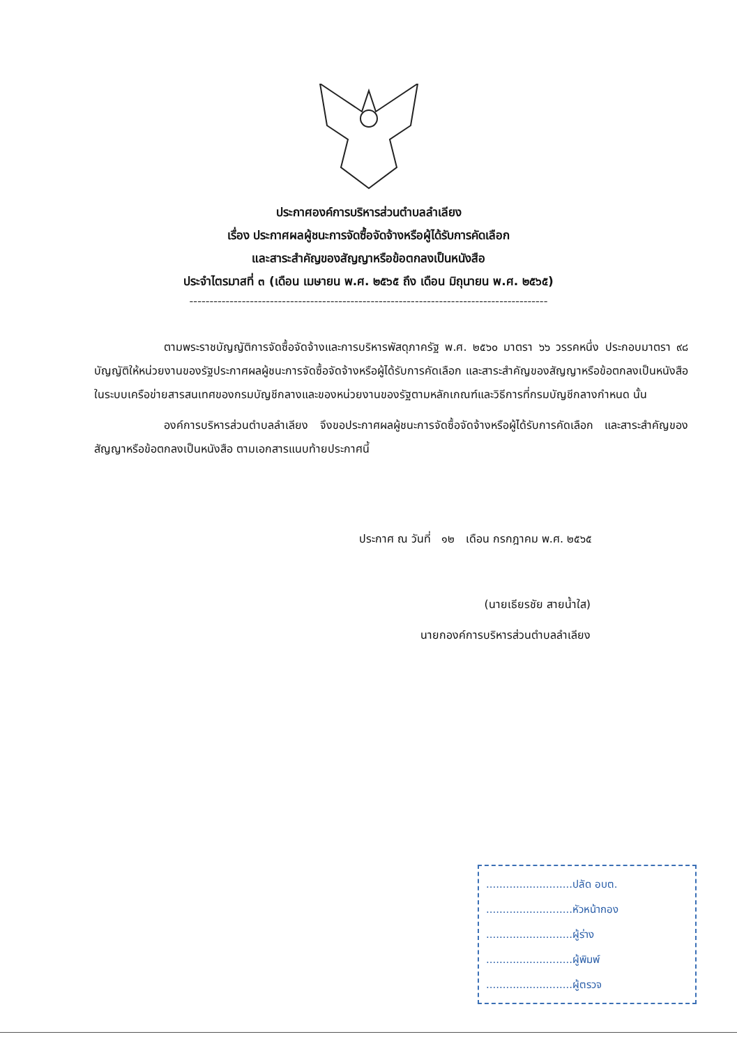ประกาศองค์การบริหารส่วนตำบลลำเลียง
เรื่อง ประกาศผลผู้ชนะการจัดซื้อจัดจ้างหรือผู้ได้รับการคัดเลือก
และสาระสำคัญของสัญญาหรือข้อตกลงเป็นหนังสือ
ประจำไตรมาสที่ ๓ (เดือน เมษายน พ.ศ. ๒๕๖๕ ถึง เดือน มิถุนายน พ.ศ. ๒๕๖๕)
-----------------------------------------------------------------------------------------
ตามพระราชบัญญัติการจัดซื้อจัดจ้างและการบริหารพัสดุภาครัฐ พ.ศ. ๒๕๖๐ มาตรา ๖๖ วรรคหนึ่ง ประกอบมาตรา ๙๘ บัญญัติให้หน่วยงานของรัฐประกาศผลผู้ชนะการจัดซื้อจัดจ้างหรือผู้ได้รับการคัดเลือก และสาระสำคัญของสัญญาหรือข้อตกลงเป็นหนังสือ ในระบบเครือข่ายสารสนเทศของกรมบัญชีกลางและของหน่วยงานของรัฐตามหลักเกณฑ์และวิธีการที่กรมบัญชีกลางกำหนด นั้น
องค์การบริหารส่วนตำบลลำเลียง จึงขอประกาศผลผู้ชนะการจัดซื้อจัดจ้างหรือผู้ได้รับการคัดเลือก และสาระสำคัญของสัญญาหรือข้อตกลงเป็นหนังสือ ตามเอกสารแนบท้ายประกาศนี้
ประกาศ ณ วันที่ ๑๒ เดือน กรกฎาคม พ.ศ. ๒๕๖๕
(นายเธียรชัย สายน้ำใส)
นายกองค์การบริหารส่วนตำบลลำเลียง
..........................ปลัด อบต.
..........................หัวหน้ากอง
..........................ผู้ร่าง
..........................ผู้พิมพ์
..........................ผู้ตรวจ